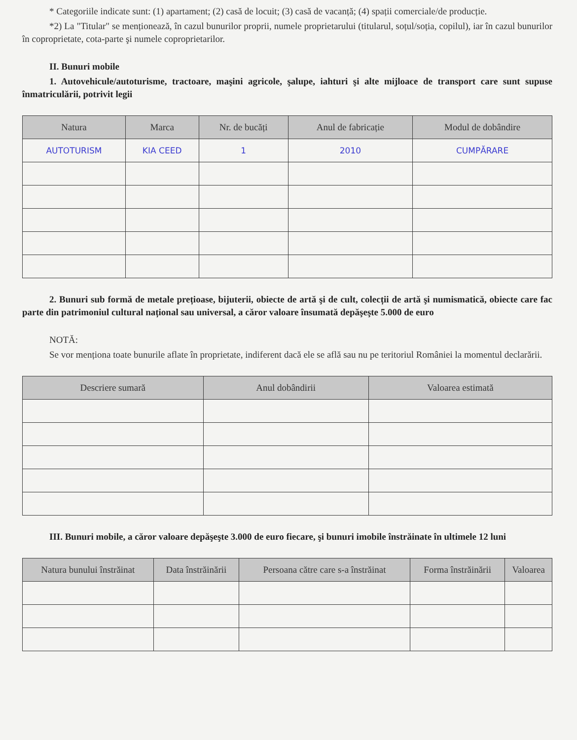* Categoriile indicate sunt: (1) apartament; (2) casă de locuit; (3) casă de vacanță; (4) spații comerciale/de producție.
*2) La "Titular" se menționează, în cazul bunurilor proprii, numele proprietarului (titularul, soțul/soția, copilul), iar în cazul bunurilor în coproprietate, cota-parte şi numele coproprietarilor.
II. Bunuri mobile
1. Autovehicule/autoturisme, tractoare, maşini agricole, şalupe, iahturi şi alte mijloace de transport care sunt supuse înmatriculării, potrivit legii
| Natura | Marca | Nr. de bucăți | Anul de fabricație | Modul de dobândire |
| --- | --- | --- | --- | --- |
| AUTOTURISM | KIA CEED | 1 | 2010 | CUMPĂRARE |
2. Bunuri sub formă de metale prețioase, bijuterii, obiecte de artă şi de cult, colecții de artă şi numismatică, obiecte care fac parte din patrimoniul cultural național sau universal, a căror valoare însumată depăşeşte 5.000 de euro
NOTĂ:
Se vor menționa toate bunurile aflate în proprietate, indiferent dacă ele se află sau nu pe teritoriul României la momentul declarării.
| Descriere sumară | Anul dobândirii | Valoarea estimată |
| --- | --- | --- |
III. Bunuri mobile, a căror valoare depăşeşte 3.000 de euro fiecare, şi bunuri imobile înstrăinate în ultimele 12 luni
| Natura bunului înstrăinat | Data înstrăinării | Persoana către care s-a înstrăinat | Forma înstrăinării | Valoarea |
| --- | --- | --- | --- | --- |